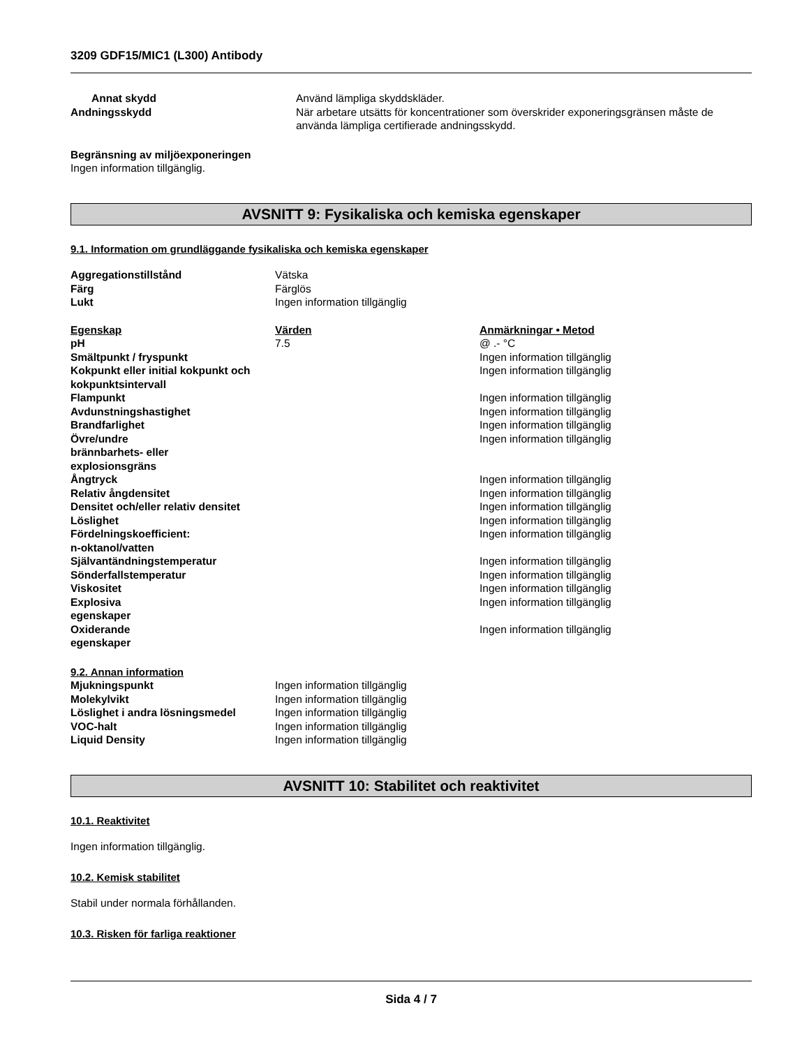3209 GDF15/MIC1 (L300) Antibody
| Annat skydd | Använd lämpliga skyddskläder. |
| Andningsskydd | När arbetare utsätts för koncentrationer som överskrider exponeringsgränsen måste de använda lämpliga certifierade andningsskydd. |
Begränsning av miljöexponeringen
Ingen information tillgänglig.
AVSNITT 9: Fysikaliska och kemiska egenskaper
9.1. Information om grundläggande fysikaliska och kemiska egenskaper
| Aggregationstillstånd | Vätska |
| Färg | Färglös |
| Lukt | Ingen information tillgänglig |
| Egenskap | Värden | Anmärkningar • Metod |
| pH | 7.5 | @ .- °C |
| Smältpunkt / fryspunkt | | Ingen information tillgänglig |
| Kokpunkt eller initial kokpunkt och kokpunktsintervall | | Ingen information tillgänglig |
| Flampunkt | | Ingen information tillgänglig |
| Avdunstningshastighet | | Ingen information tillgänglig |
| Brandfarlighet | | Ingen information tillgänglig |
| Övre/undre brännbarhets- eller explosionsgräns | | Ingen information tillgänglig |
| Ångtryck | | Ingen information tillgänglig |
| Relativ ångdensitet | | Ingen information tillgänglig |
| Densitet och/eller relativ densitet | | Ingen information tillgänglig |
| Löslighet | | Ingen information tillgänglig |
| Fördelningskoefficient: n-oktanol/vatten | | Ingen information tillgänglig |
| Självantändningstemperatur | | Ingen information tillgänglig |
| Sönderfallstemperatur | | Ingen information tillgänglig |
| Viskositet | | Ingen information tillgänglig |
| Explosiva egenskaper | | Ingen information tillgänglig |
| Oxiderande egenskaper | | Ingen information tillgänglig |
9.2. Annan information
| Mjukningspunkt | Ingen information tillgänglig |
| Molekylvikt | Ingen information tillgänglig |
| Löslighet i andra lösningsmedel | Ingen information tillgänglig |
| VOC-halt | Ingen information tillgänglig |
| Liquid Density | Ingen information tillgänglig |
AVSNITT 10: Stabilitet och reaktivitet
10.1. Reaktivitet
Ingen information tillgänglig.
10.2. Kemisk stabilitet
Stabil under normala förhållanden.
10.3. Risken för farliga reaktioner
Sida 4 / 7